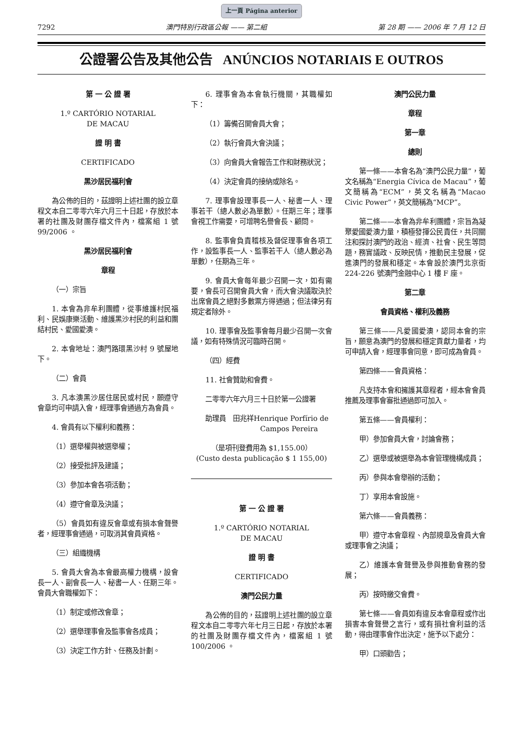上一頁 Página anterior
7292 澳門特別行政區公報 —— 第二組 第 28 期 —— 2006 年 7 月 12 日
公證署公告及其他公告 ANÚNCIOS NOTARIAIS E OUTROS
第 一 公 證 署
1.º CARTÓRIO NOTARIAL
DE MACAU
證 明 書
CERTIFICADO
黑沙居民福利會
為公佈的目的，茲證明上述社團的設立章程文本自二零零六年六月三十日起，存放於本署的社團及財團存檔文件內，檔案組 1 號 99/2006 。
黑沙居民福利會
章程
（一）宗旨
1. 本會為非牟利團體，從事維護村民福利、民娛康樂活動、維護黑沙村民的利益和團結村民、愛國愛澳。
2. 本會地址：澳門路環黑沙村 9 號屋地下。
（二）會員
3. 凡本澳黑沙居住居民或村民，願遵守會章均可申請入會，經理事會通過方為會員。
4. 會員有以下權利和義務：
（1）選舉權與被選舉權；
（2）接受批評及建議；
（3）參加本會各項活動；
（4）遵守會章及決議；
（5）會員如有違反會章或有損本會聲譽者，經理事會通過，可取消其會員資格。
（三）組織機構
5. 會員大會為本會最高權力機構，設會長一人、副會長一人、秘書一人、任期三年。會員大會職權如下：
（1）制定或修改會章；
（2）選舉理事會及監事會各成員；
（3）決定工作方針、任務及計劃。
6. 理事會為本會執行機關，其職權如下：
（1）籌備召開會員大會；
（2）執行會員大會決議；
（3）向會員大會報告工作和財務狀況；
（4）決定會員的接納或除名。
7. 理事會設理事長一人、秘書一人、理事若干（總人數必為單數）。任期三年；理事會視工作需要，可增聘名譽會長、顧問。
8. 監事會負責稽核及督促理事會各項工作，設監事長一人、監事若干人（總人數必為單數），任期為三年。
9. 會員大會每年最少召開一次，如有需要，會長可召開會員大會，而大會決議取決於出席會員之絕對多數票方得通過；但法律另有規定者除外。
10. 理事會及監事會每月最少召開一次會議，如有特殊情況可臨時召開。
（四）經費
11. 社會贊助和會費。
二零零六年六月三十日於第一公證署
助理員　田兆祥Henrique Porfírio de
Campos Pereira
（是項刊登費用為 $1,155.00）
(Custo desta publicação $ 1 155,00)
第 一 公 證 署
1.º CARTÓRIO NOTARIAL
DE MACAU
證 明 書
CERTIFICADO
澳門公民力量
為公佈的目的，茲證明上述社團的設立章程文本自二零零六年七月三日起，存放於本署的社團及財團存檔文件內，檔案組 1 號 100/2006 。
澳門公民力量
章程
第一章
總則
第一條——本會名為“澳門公民力量”，葡文名稱為“Energia Cívica de Macau”，葡文簡稱為“ECM”，英文名稱為“Macao Civic Power”，英文簡稱為“MCP”。
第二條——本會為非牟利團體，宗旨為凝聚愛國愛澳力量，積極發揮公民責任，共同關注和探討澳門的政治、經濟、社會、民生等問題，務實議政、反映民情，推動民主發展，促進澳門的發展和穩定。本會設於澳門北京街 224-226 號澳門金融中心 1 樓 F 座。
第二章
會員資格、權利及義務
第三條——凡愛國愛澳，認同本會的宗旨，願意為澳門的發展和穩定貢獻力量者，均可申請入會，經理事會同意，即可成為會員。
第四條——會員資格：
凡支持本會和擁護其章程者，經本會會員推薦及理事會審批通過即可加入。
第五條——會員權利：
甲）參加會員大會，討論會務；
乙）選舉或被選舉為本會管理機構成員；
丙）參與本會舉辦的活動；
丁）享用本會設施。
第六條——會員義務：
甲）遵守本會章程、內部規章及會員大會或理事會之決議；
乙）維護本會聲譽及參與推動會務的發展；
丙）按時繳交會費。
第七條——會員如有違反本會章程或作出損害本會聲譽之言行，或有損社會利益的活動，得由理事會作出決定，施予以下處分：
甲）口頭勸告；